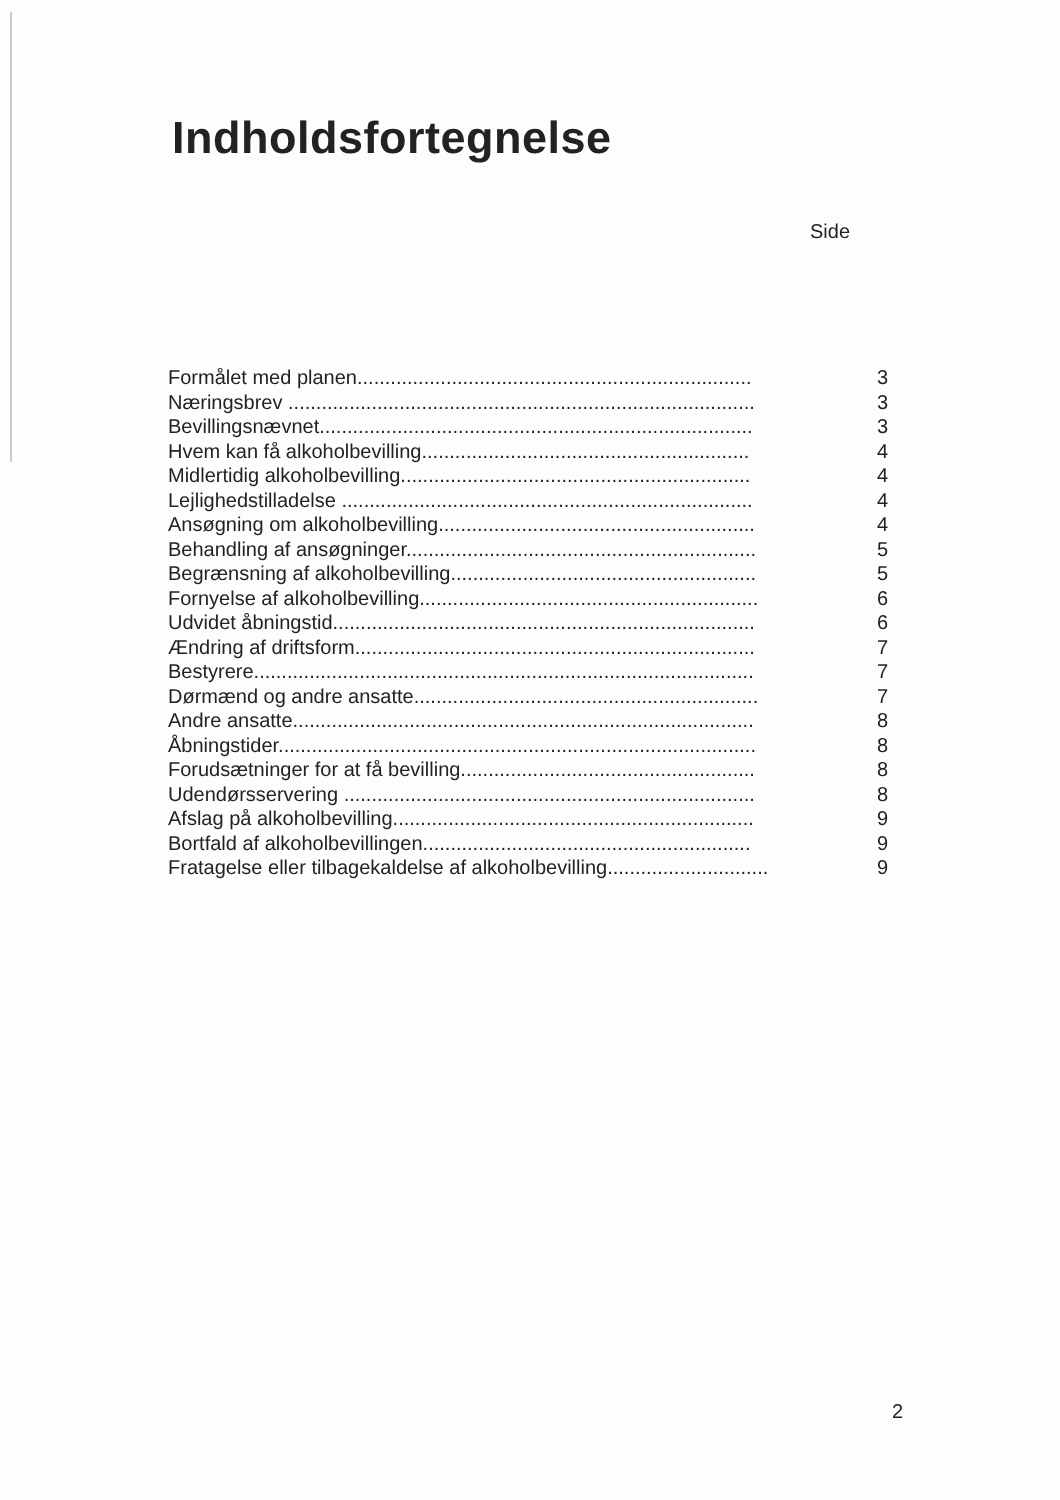Indholdsfortegnelse
Side
Formålet med planen....................................................................... 3
Næringsbrev .................................................................................... 3
Bevillingsnævnet.............................................................................. 3
Hvem kan få alkoholbevilling........................................................... 4
Midlertidig alkoholbevilling............................................................... 4
Lejlighedstilladelse .......................................................................... 4
Ansøgning om alkoholbevilling......................................................... 4
Behandling af ansøgninger............................................................... 5
Begrænsning af alkoholbevilling....................................................... 5
Fornyelse af alkoholbevilling............................................................. 6
Udvidet åbningstid............................................................................ 6
Ændring af driftsform........................................................................ 7
Bestyrere.......................................................................................... 7
Dørmænd og andre ansatte.............................................................. 7
Andre ansatte................................................................................... 8
Åbningstider...................................................................................... 8
Forudsætninger for at få bevilling..................................................... 8
Udendørsservering .......................................................................... 8
Afslag på alkoholbevilling................................................................. 9
Bortfald af alkoholbevillingen........................................................... 9
Fratagelse eller tilbagekaldelse af alkoholbevilling............................. 9
2